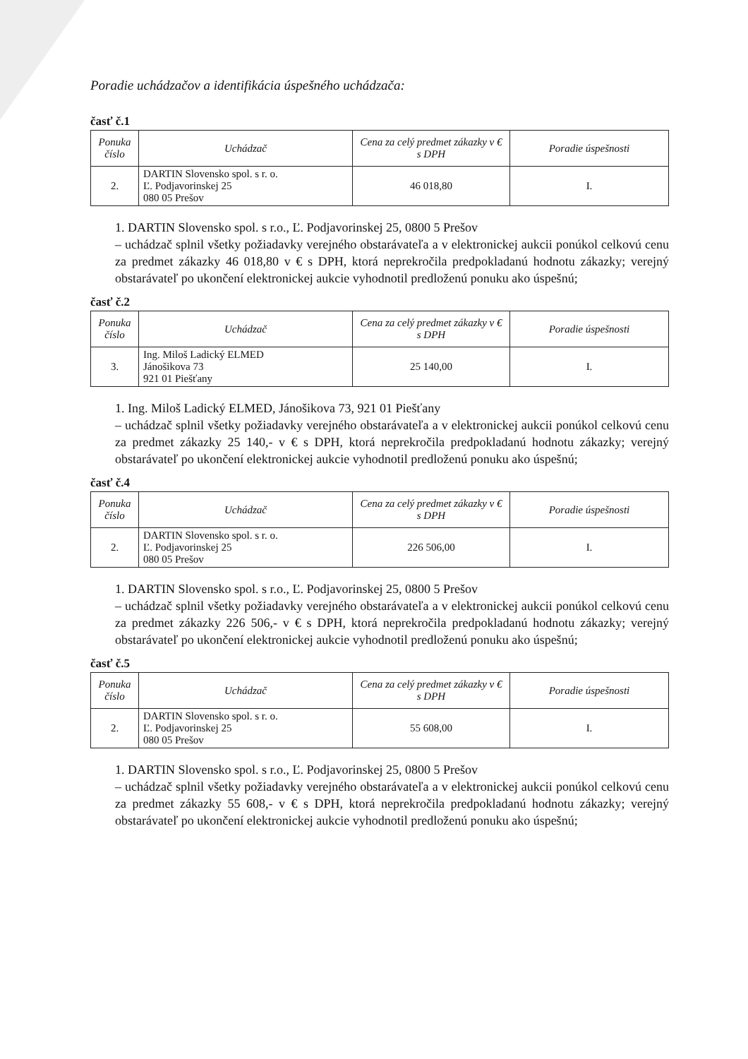Poradie uchádzačov a identifikácia úspešného uchádzača:
časť č.1
| Ponuka číslo | Uchádzač | Cena za celý predmet zákazky v € s DPH | Poradie úspešnosti |
| --- | --- | --- | --- |
| 2. | DARTIN Slovensko spol. s r. o. Ľ. Podjavorinskej 25 080 05 Prešov | 46 018,80 | I. |
1. DARTIN Slovensko spol. s r.o., Ľ. Podjavorinskej 25, 0800 5 Prešov
– uchádzač splnil všetky požiadavky verejného obstarávateľa a v elektronickej aukcii ponúkol celkovú cenu za predmet zákazky 46 018,80 v € s DPH, ktorá neprekročila predpokladanú hodnotu zákazky; verejný obstarávateľ po ukončení elektronickej aukcie vyhodnotil predloženú ponuku ako úspešnú;
časť č.2
| Ponuka číslo | Uchádzač | Cena za celý predmet zákazky v € s DPH | Poradie úspešnosti |
| --- | --- | --- | --- |
| 3. | Ing. Miloš Ladický ELMED Jánošikova 73 921 01 Piešťany | 25 140,00 | I. |
1. Ing. Miloš Ladický ELMED, Jánošikova 73, 921 01 Piešťany
– uchádzač splnil všetky požiadavky verejného obstarávateľa a v elektronickej aukcii ponúkol celkovú cenu za predmet zákazky 25 140,- v € s DPH, ktorá neprekročila predpokladanú hodnotu zákazky; verejný obstarávateľ po ukončení elektronickej aukcie vyhodnotil predloženú ponuku ako úspešnú;
časť č.4
| Ponuka číslo | Uchádzač | Cena za celý predmet zákazky v € s DPH | Poradie úspešnosti |
| --- | --- | --- | --- |
| 2. | DARTIN Slovensko spol. s r. o. Ľ. Podjavorinskej 25 080 05 Prešov | 226 506,00 | I. |
1. DARTIN Slovensko spol. s r.o., Ľ. Podjavorinskej 25, 0800 5 Prešov
– uchádzač splnil všetky požiadavky verejného obstarávateľa a v elektronickej aukcii ponúkol celkovú cenu za predmet zákazky 226 506,- v € s DPH, ktorá neprekročila predpokladanú hodnotu zákazky; verejný obstarávateľ po ukončení elektronickej aukcie vyhodnotil predloženú ponuku ako úspešnú;
časť č.5
| Ponuka číslo | Uchádzač | Cena za celý predmet zákazky v € s DPH | Poradie úspešnosti |
| --- | --- | --- | --- |
| 2. | DARTIN Slovensko spol. s r. o. Ľ. Podjavorinskej 25 080 05 Prešov | 55 608,00 | I. |
1. DARTIN Slovensko spol. s r.o., Ľ. Podjavorinskej 25, 0800 5 Prešov
– uchádzač splnil všetky požiadavky verejného obstarávateľa a v elektronickej aukcii ponúkol celkovú cenu za predmet zákazky 55 608,- v € s DPH, ktorá neprekročila predpokladanú hodnotu zákazky; verejný obstarávateľ po ukončení elektronickej aukcie vyhodnotil predloženú ponuku ako úspešnú;